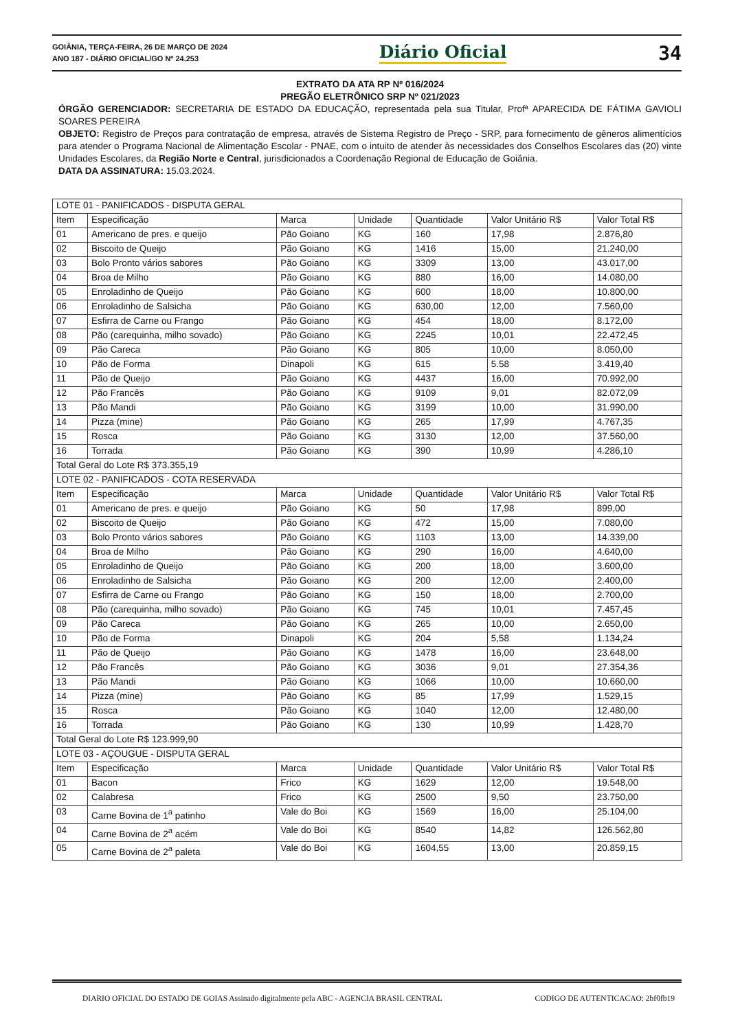GOIÂNIA, TERÇA-FEIRA, 26 DE MARÇO DE 2024
ANO 187 - DIÁRIO OFICIAL/GO Nº 24.253
Diário Oficial 34
EXTRATO DA ATA RP Nº 016/2024
PREGÃO ELETRÔNICO SRP Nº 021/2023
ÓRGÃO GERENCIADOR: SECRETARIA DE ESTADO DA EDUCAÇÃO, representada pela sua Titular, Profª APARECIDA DE FÁTIMA GAVIOLI SOARES PEREIRA
OBJETO: Registro de Preços para contratação de empresa, através de Sistema Registro de Preço - SRP, para fornecimento de gêneros alimentícios para atender o Programa Nacional de Alimentação Escolar - PNAE, com o intuito de atender às necessidades dos Conselhos Escolares das (20) vinte Unidades Escolares, da Região Norte e Central, jurisdicionados a Coordenação Regional de Educação de Goiânia.
DATA DA ASSINATURA: 15.03.2024.
| LOTE 01 - PANIFICADOS - DISPUTA GERAL | | | | | | |
| Item | Especificação | Marca | Unidade | Quantidade | Valor Unitário R$ | Valor Total R$ |
| 01 | Americano de pres. e queijo | Pão Goiano | KG | 160 | 17,98 | 2.876,80 |
| 02 | Biscoito de Queijo | Pão Goiano | KG | 1416 | 15,00 | 21.240,00 |
| 03 | Bolo Pronto vários sabores | Pão Goiano | KG | 3309 | 13,00 | 43.017,00 |
| 04 | Broa de Milho | Pão Goiano | KG | 880 | 16,00 | 14.080,00 |
| 05 | Enroladinho de Queijo | Pão Goiano | KG | 600 | 18,00 | 10.800,00 |
| 06 | Enroladinho de Salsicha | Pão Goiano | KG | 630,00 | 12,00 | 7.560,00 |
| 07 | Esfirra de Carne ou Frango | Pão Goiano | KG | 454 | 18,00 | 8.172,00 |
| 08 | Pão (carequinha, milho sovado) | Pão Goiano | KG | 2245 | 10,01 | 22.472,45 |
| 09 | Pão Careca | Pão Goiano | KG | 805 | 10,00 | 8.050,00 |
| 10 | Pão de Forma | Dinapoli | KG | 615 | 5.58 | 3.419,40 |
| 11 | Pão de Queijo | Pão Goiano | KG | 4437 | 16,00 | 70.992,00 |
| 12 | Pão Francês | Pão Goiano | KG | 9109 | 9,01 | 82.072,09 |
| 13 | Pão Mandi | Pão Goiano | KG | 3199 | 10,00 | 31.990,00 |
| 14 | Pizza (mine) | Pão Goiano | KG | 265 | 17,99 | 4.767,35 |
| 15 | Rosca | Pão Goiano | KG | 3130 | 12,00 | 37.560,00 |
| 16 | Torrada | Pão Goiano | KG | 390 | 10,99 | 4.286,10 |
| Total Geral do Lote R$ 373.355,19 | | | | | | |
| LOTE 02 - PANIFICADOS - COTA RESERVADA | | | | | | |
| Item | Especificação | Marca | Unidade | Quantidade | Valor Unitário R$ | Valor Total R$ |
| 01 | Americano de pres. e queijo | Pão Goiano | KG | 50 | 17,98 | 899,00 |
| 02 | Biscoito de Queijo | Pão Goiano | KG | 472 | 15,00 | 7.080,00 |
| 03 | Bolo Pronto vários sabores | Pão Goiano | KG | 1103 | 13,00 | 14.339,00 |
| 04 | Broa de Milho | Pão Goiano | KG | 290 | 16,00 | 4.640,00 |
| 05 | Enroladinho de Queijo | Pão Goiano | KG | 200 | 18,00 | 3.600,00 |
| 06 | Enroladinho de Salsicha | Pão Goiano | KG | 200 | 12,00 | 2.400,00 |
| 07 | Esfirra de Carne ou Frango | Pão Goiano | KG | 150 | 18,00 | 2.700,00 |
| 08 | Pão (carequinha, milho sovado) | Pão Goiano | KG | 745 | 10,01 | 7.457,45 |
| 09 | Pão Careca | Pão Goiano | KG | 265 | 10,00 | 2.650,00 |
| 10 | Pão de Forma | Dinapoli | KG | 204 | 5,58 | 1.134,24 |
| 11 | Pão de Queijo | Pão Goiano | KG | 1478 | 16,00 | 23.648,00 |
| 12 | Pão Francês | Pão Goiano | KG | 3036 | 9,01 | 27.354,36 |
| 13 | Pão Mandi | Pão Goiano | KG | 1066 | 10,00 | 10.660,00 |
| 14 | Pizza (mine) | Pão Goiano | KG | 85 | 17,99 | 1.529,15 |
| 15 | Rosca | Pão Goiano | KG | 1040 | 12,00 | 12.480,00 |
| 16 | Torrada | Pão Goiano | KG | 130 | 10,99 | 1.428,70 |
| Total Geral do Lote R$ 123.999,90 | | | | | | |
| LOTE 03 - AÇOUGUE - DISPUTA GERAL | | | | | | |
| Item | Especificação | Marca | Unidade | Quantidade | Valor Unitário R$ | Valor Total R$ |
| 01 | Bacon | Frico | KG | 1629 | 12,00 | 19.548,00 |
| 02 | Calabresa | Frico | KG | 2500 | 9,50 | 23.750,00 |
| 03 | Carne Bovina de 1<sup>a</sup> patinho | Vale do Boi | KG | 1569 | 16,00 | 25.104,00 |
| 04 | Carne Bovina de 2<sup>a</sup> acém | Vale do Boi | KG | 8540 | 14,82 | 126.562,80 |
| 05 | Carne Bovina de 2<sup>a</sup> paleta | Vale do Boi | KG | 1604,55 | 13,00 | 20.859,15 |
DIARIO OFICIAL DO ESTADO DE GOIAS Assinado digitalmente pela ABC - AGENCIA BRASIL CENTRAL CODIGO DE AUTENTICACAO: 2bf0fb19